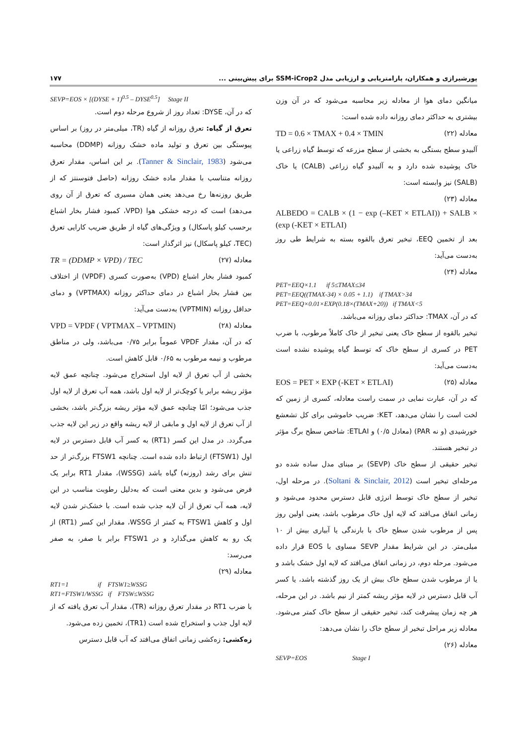پورشیرازی و همکاران، پارامتریابی و ارزیابی مدل SSM-iCrop2 برای پیش‌بینی ... ۱۷۷
میانگین دمای هوا از معادله زیر محاسبه می‌شود که در آن وزن بیشتری به حداکثر دمای روزانه داده شده است:
TD = 0.6 × TMAX + 0.4 × TMIN معادله (۲۲)
آلبیدو سطح بستگی به بخشی از سطح مزرعه که توسط گیاه زراعی یا خاک پوشیده شده دارد و به آلبیدو گیاه زراعی (CALB) یا خاک (SALB) نیز وابسته است:
معادله (۲۳)
ALBEDO = CALB × (1 − exp (–KET × ETLAI)) + SALB × (exp (-KET × ETLAI)
بعد از تخمین EEQ، تبخیر تعرق بالقوه بسته به شرایط طی روز به‌دست می‌آید:
معادله (۲۴)
PET=EEQ×1.1 if 5≤TMAX≤34
PET=EEQ((TMAX-34) × 0.05 + 1.1) if TMAX>34
PET=EEQ×0.01×EXP(0.18×(TMAX+20)) if TMAX<5
که در آن، TMAX: حداکثر دمای روزانه می‌باشد.
تبخیر بالقوه از سطح خاک یعنی تبخیر از خاک کاملاً مرطوب، با ضرب PET در کسری از سطح خاک که توسط گیاه پوشیده نشده است به‌دست می‌آید:
EOS = PET × EXP (-KET × ETLAI) معادله (۲۵)
که در آن، عبارت نمایی در سمت راست معادله، کسری از زمین که لخت است را نشان می‌دهد، KET: ضریب خاموشی برای کل تشعشع خورشیدی (و نه PAR) (معادل ۰/۵) و ETLAI: شاخص سطح برگ مؤثر در تبخیر هستند.
تبخیر حقیقی از سطح خاک (SEVP) بر مبنای مدل ساده شده دو مرحله‌ای تبخیر است (Soltani & Sinclair, 2012). در مرحله اول، تبخیر از سطح خاک توسط انرژی قابل دسترس محدود می‌شود و زمانی اتفاق می‌افتد که لایه اول خاک مرطوب باشد، یعنی اولین روز پس از مرطوب شدن سطح خاک با بارندگی یا آبیاری بیش از ۱۰ میلی‌متر. در این شرایط مقدار SEVP مساوی با EOS قرار داده می‌شود. مرحله دوم، در زمانی اتفاق می‌افتد که لایه اول خشک باشد و یا از مرطوب شدن سطح خاک بیش از یک روز گذشته باشد، یا کسر آب قابل دسترس در لایه مؤثر ریشه کمتر از نیم باشد. در این مرحله، هر چه زمان پیشرفت کند، تبخیر حقیقی از سطح خاک کمتر می‌شود. معادله زیر مراحل تبخیر از سطح خاک را نشان می‌دهد:
معادله (۲۶)
SEVP=EOS Stage I
SEVP=EOS × [(DYSE + 1)<sup>0.5</sup> – DYSE<sup>0.5</sup>] Stage II
که در آن، DYSE: تعداد روز از شروع مرحله دوم است.
تعرق از گیاه: تعرق روزانه از گیاه (TR، میلی‌متر در روز) بر اساس پیوستگی بین تعرق و تولید ماده خشک روزانه (DDMP) محاسبه می‌شود (Tanner & Sinclair, 1983). بر این اساس، مقدار تعرق روزانه متناسب با مقدار ماده خشک روزانه (حاصل فتوسنتز که از طریق روزنه‌ها رخ می‌دهد یعنی همان مسیری که تعرق از آن روی می‌دهد) است که درجه خشکی هوا (VPD، کمبود فشار بخار اشباع برحسب کیلو پاسکال) و ویژگی‌های گیاه از طریق ضریب کارایی تعرق (TEC، کیلو پاسکال) نیز اثرگذار است:
TR = (DDMP × VPD) / TEC معادله (۲۷)
کمبود فشار بخار اشباع (VPD) به‌صورت کسری (VPDF) از اختلاف بین فشار بخار اشباع در دمای حداکثر روزانه (VPTMAX) و دمای حداقل روزانه (VPTMIN) به‌دست می‌آید:
VPD = VPDF ( VPTMAX – VPTMIN) معادله (۲۸)
که در آن، مقدار VPDF عموماً برابر ۰/۷۵ می‌باشد، ولی در مناطق مرطوب و نیمه مرطوب به ۰/۶۵ قابل کاهش است.
بخشی از آب تعرق از لایه اول استخراج می‌شود. چنانچه عمق لایه مؤثر ریشه برابر یا کوچک‌تر از لایه اول باشد، همه آب تعرق از لایه اول جذب می‌شود؛ امّا چنانچه عمق لایه مؤثر ریشه بزرگ‌تر باشد، بخشی از آب تعرق از لایه اول و مابقی از لایه ریشه واقع در زیر این لایه جذب می‌گردد. در مدل این کسر (RT1) به کسر آب قابل دسترس در لایه اول (FTSW1) ارتباط داده شده است. چنانچه FTSW1 بزرگ‌تر از حد تنش برای رشد (روزنه) گیاه باشد (WSSG)، مقدار RT1 برابر یک فرض می‌شود و بدین معنی است که به‌دلیل رطوبت مناسب در این لایه، همه آب تعرق از آن لایه جذب شده است. با خشک‌تر شدن لایه اول و کاهش FTSW1 به کمتر از WSSG، مقدار این کسر (RT1) از یک رو به کاهش می‌گذارد و در FTSW1 برابر با صفر، به صفر می‌رسد:
معادله (۲۹)
RT1=1 if FTSW1≥WSSG
RT1=FTSW1/WSSG if FTSW≤WSSG
با ضرب RT1 در مقدار تعرق روزانه (TR)، مقدار آب تعرق یافته که از لایه اول جذب و استخراج شده است (TR1)، تخمین زده می‌شود.
زه‌کشی: زه‌کشی زمانی اتفاق می‌افتد که آب قابل دسترس